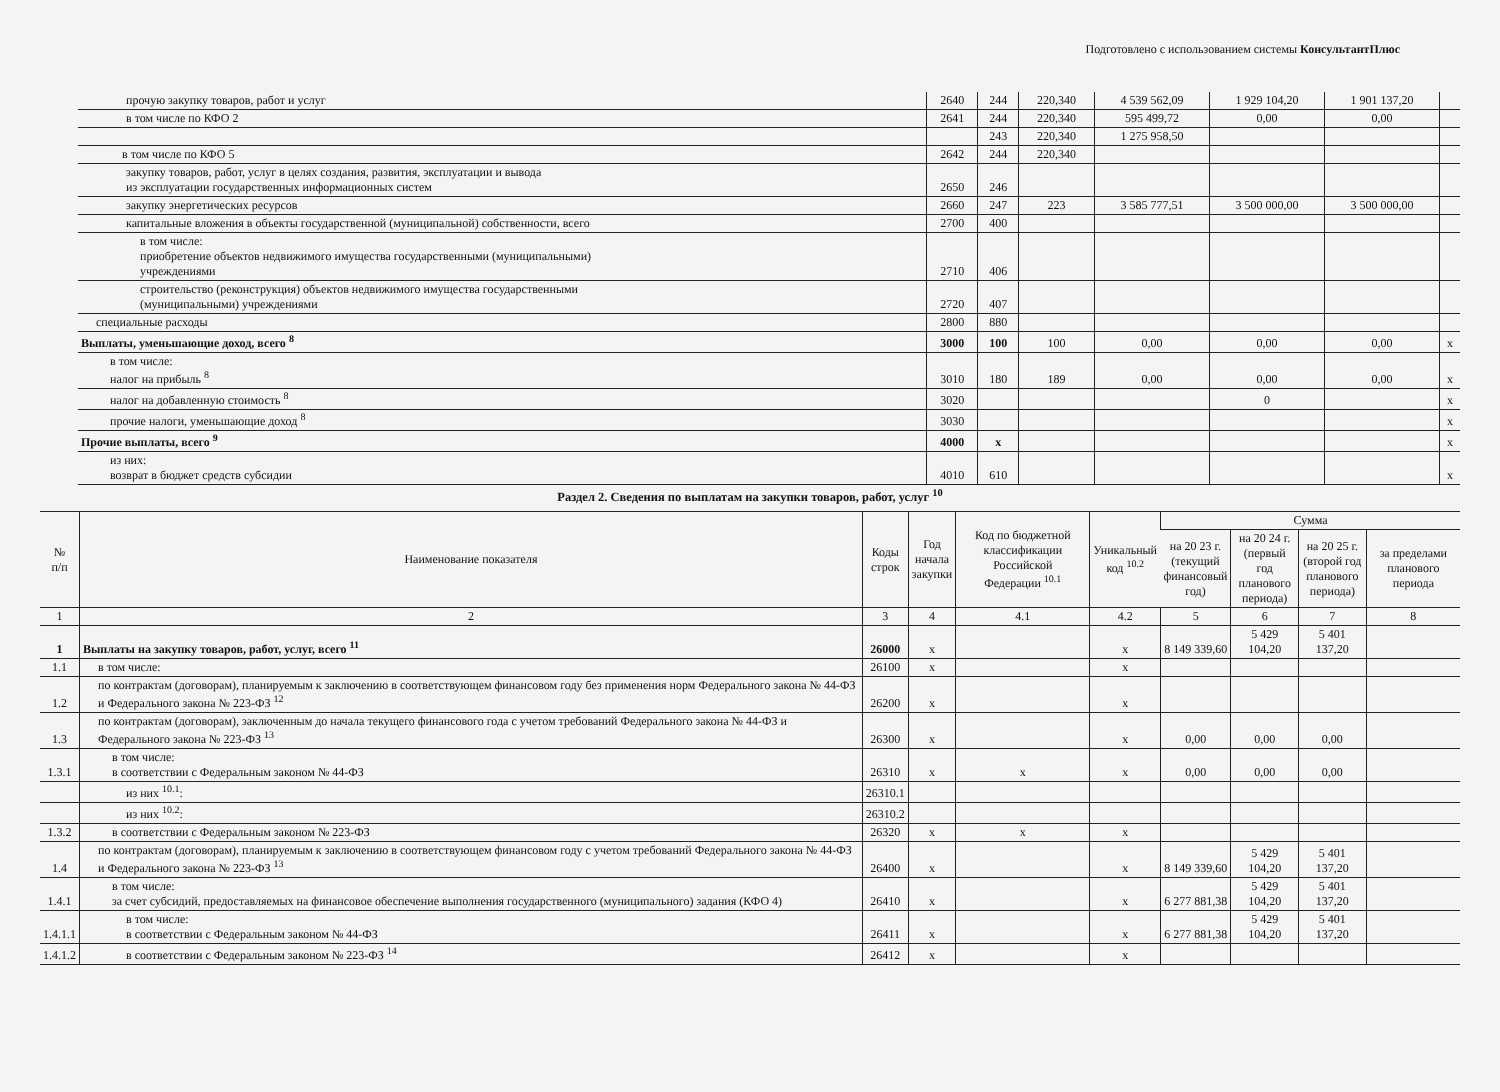Подготовлено с использованием системы КонсультантПлюс
| прочую закупку товаров, работ и услуг | 2640 | 244 | 220,340 | 4 539 562,09 | 1 929 104,20 | 1 901 137,20 | |
| в том числе по КФО 2 | 2641 | 244 | 220,340 | 595 499,72 | 0,00 | 0,00 | |
| | | 243 | 220,340 | 1 275 958,50 | | | |
| в том числе по КФО 5 | 2642 | 244 | 220,340 | | | | |
| закупку товаров, работ, услуг в целях создания, развития, эксплуатации и вывода из эксплуатации государственных информационных систем | 2650 | 246 | | | | | |
| закупку энергетических ресурсов | 2660 | 247 | 223 | 3 585 777,51 | 3 500 000,00 | 3 500 000,00 | |
| капитальные вложения в объекты государственной (муниципальной) собственности, всего | 2700 | 400 | | | | | |
| в том числе: приобретение объектов недвижимого имущества государственными (муниципальными) учреждениями | 2710 | 406 | | | | | |
| строительство (реконструкция) объектов недвижимого имущества государственными (муниципальными) учреждениями | 2720 | 407 | | | | | |
| специальные расходы | 2800 | 880 | | | | | |
| Выплаты, уменьшающие доход, всего <sup>8</sup> | 3000 | 100 | 100 | 0,00 | 0,00 | 0,00 | x |
| в том числе: налог на прибыль <sup>8</sup> | 3010 | 180 | 189 | 0,00 | 0,00 | 0,00 | x |
| налог на добавленную стоимость <sup>8</sup> | 3020 | | | | 0 | | x |
| прочие налоги, уменьшающие доход <sup>8</sup> | 3030 | | | | | | x |
| Прочие выплаты, всего <sup>9</sup> | 4000 | x | | | | | x |
| из них: возврат в бюджет средств субсидии | 4010 | 610 | | | | | x |
Раздел 2. Сведения по выплатам на закупки товаров, работ, услуг <sup>10</sup>
| № п/п | Наименование показателя | Коды строк | Год начала закупки | Код по бюджетной классификации Российской Федерации <sup>10.1</sup> | Уникальный код <sup>10.2</sup> | Сумма | | | |
| --- | --- | --- | --- | --- | --- | --- | --- | --- | --- |
| | | | | | | на 20 23 г. (текущий финансовый год) | на 20 24 г. (первый год планового периода) | на 20 25 г. (второй год планового периода) | за пределами планового периода |
| 1 | 2 | 3 | 4 | 4.1 | 4.2 | 5 | 6 | 7 | 8 |
| 1 | Выплаты на закупку товаров, работ, услуг, всего <sup>11</sup> | 26000 | x | | x | 8 149 339,60 | 5 429 104,20 | 5 401 137,20 | |
| 1.1 | в том числе: | 26100 | x | | x | | | | |
| 1.2 | по контрактам (договорам), планируемым к заключению в соответствующем финансовом году без применения норм Федерального закона № 44-ФЗ и Федерального закона № 223-ФЗ <sup>12</sup> | 26200 | x | | x | | | | |
| 1.3 | по контрактам (договорам), заключенным до начала текущего финансового года с учетом требований Федерального закона № 44-ФЗ и Федерального закона № 223-ФЗ <sup>13</sup> | 26300 | x | | x | 0,00 | 0,00 | 0,00 | |
| 1.3.1 | в том числе: в соответствии с Федеральным законом № 44-ФЗ | 26310 | x | x | x | 0,00 | 0,00 | 0,00 | |
| | из них <sup>10.1</sup>: | 26310.1 | | | | | | | |
| | из них <sup>10.2</sup>: | 26310.2 | | | | | | | |
| 1.3.2 | в соответствии с Федеральным законом № 223-ФЗ | 26320 | x | x | x | | | | |
| 1.4 | по контрактам (договорам), планируемым к заключению в соответствующем финансовом году с учетом требований Федерального закона № 44-ФЗ и Федерального закона № 223-ФЗ <sup>13</sup> | 26400 | x | | x | 8 149 339,60 | 5 429 104,20 | 5 401 137,20 | |
| 1.4.1 | в том числе: за счет субсидий, предоставляемых на финансовое обеспечение выполнения государственного (муниципального) задания (КФО 4) | 26410 | x | | x | 6 277 881,38 | 5 429 104,20 | 5 401 137,20 | |
| 1.4.1.1 | в том числе: в соответствии с Федеральным законом № 44-ФЗ | 26411 | x | | x | 6 277 881,38 | 5 429 104,20 | 5 401 137,20 | |
| 1.4.1.2 | в соответствии с Федеральным законом № 223-ФЗ <sup>14</sup> | 26412 | x | | x | | | | |